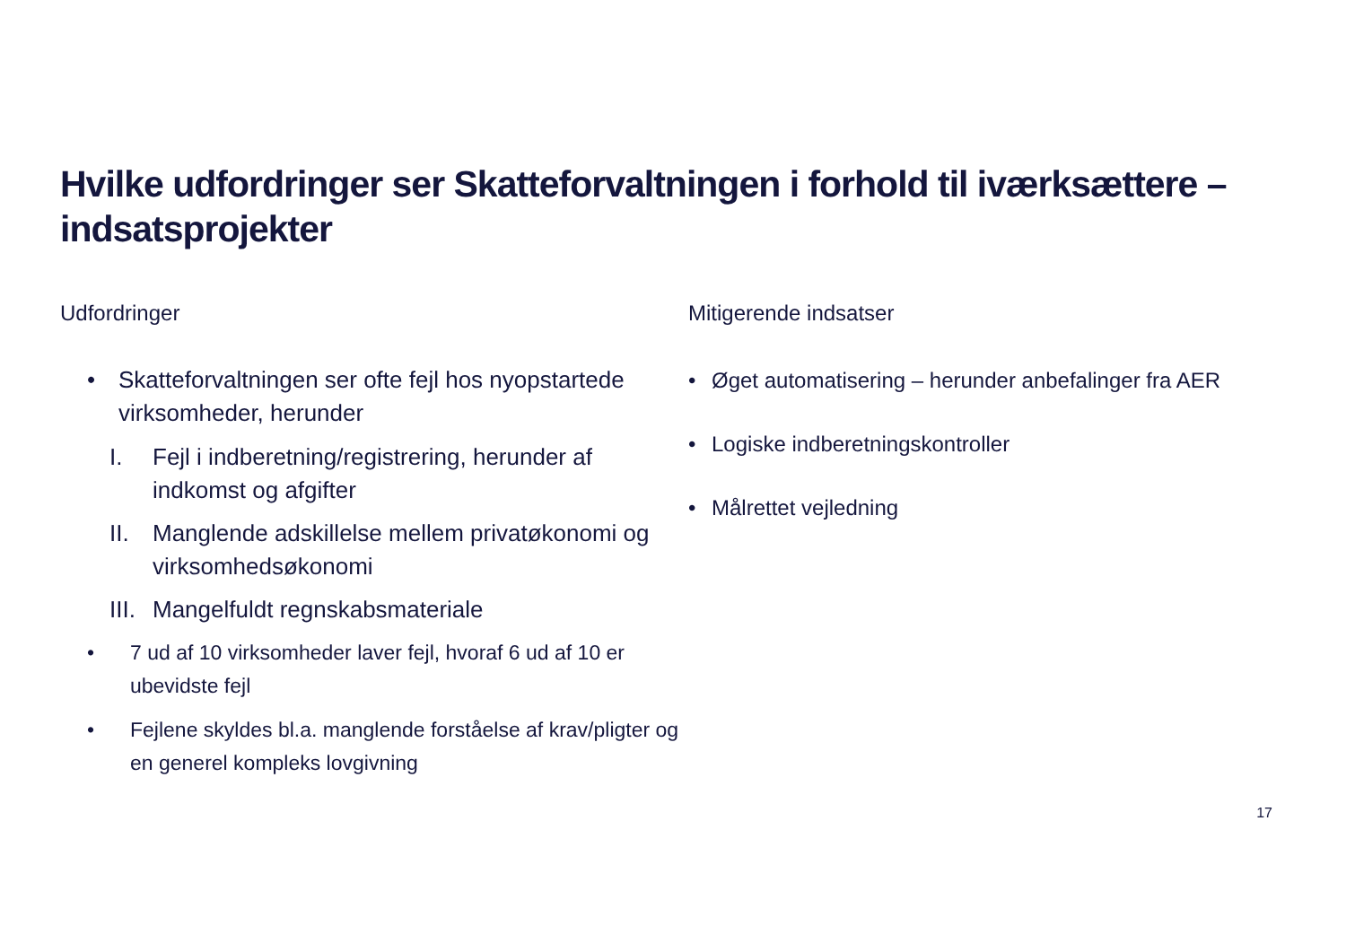Hvilke udfordringer ser Skatteforvaltningen i forhold til iværksættere – indsatsprojekter
Udfordringer
• Skatteforvaltningen ser ofte fejl hos nyopstartede virksomheder, herunder
I. Fejl i indberetning/registrering, herunder af indkomst og afgifter
II. Manglende adskillelse mellem privatøkonomi og virksomhedsøkonomi
III. Mangelfuldt regnskabsmateriale
• 7 ud af 10 virksomheder laver fejl, hvoraf 6 ud af 10 er ubevidste fejl
• Fejlene skyldes bl.a. manglende forståelse af krav/pligter og en generel kompleks lovgivning
Mitigerende indsatser
• Øget automatisering – herunder anbefalinger fra AER
• Logiske indberetningskontroller
• Målrettet vejledning
17